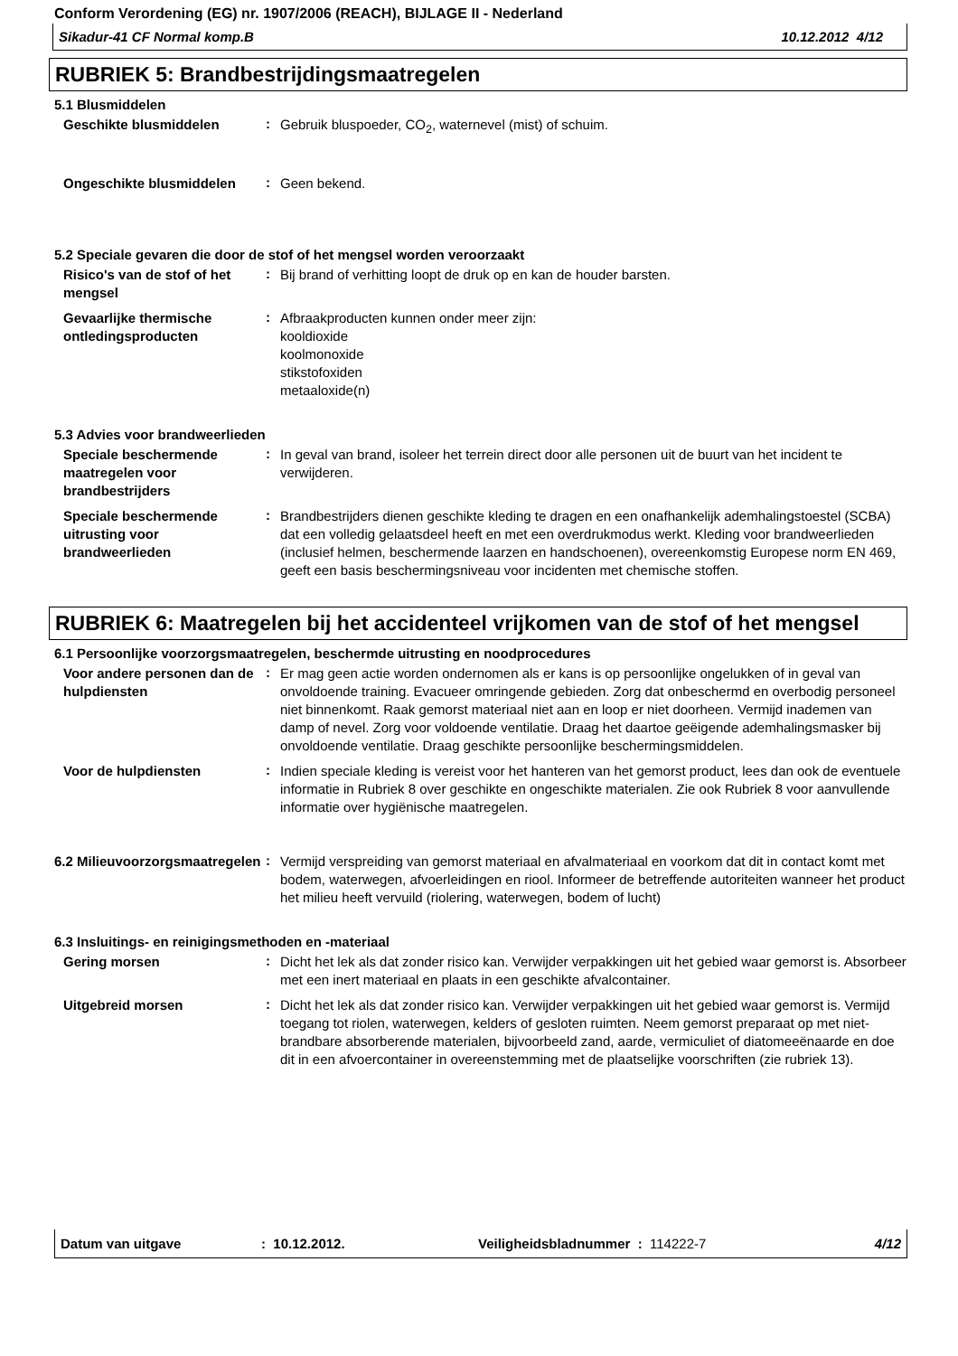Conform Verordening (EG) nr. 1907/2006 (REACH), BIJLAGE II - Nederland
Sikadur-41 CF Normal komp.B 10.12.2012 4/12
RUBRIEK 5: Brandbestrijdingsmaatregelen
5.1 Blusmiddelen
Geschikte blusmiddelen
:
Gebruik bluspoeder, CO<sub>2</sub>, waternevel (mist) of schuim.
Ongeschikte blusmiddelen
:
Geen bekend.
5.2 Speciale gevaren die door de stof of het mengsel worden veroorzaakt
Risico's van de stof of het mengsel
:
Bij brand of verhitting loopt de druk op en kan de houder barsten.
Gevaarlijke thermische ontledingsproducten
:
Afbraakproducten kunnen onder meer zijn:
kooldioxide
koolmonoxide
stikstofoxiden
metaaloxide(n)
5.3 Advies voor brandweerlieden
Speciale beschermende maatregelen voor brandbestrijders
:
In geval van brand, isoleer het terrein direct door alle personen uit de buurt van het incident te verwijderen.
Speciale beschermende uitrusting voor brandweerlieden
:
Brandbestrijders dienen geschikte kleding te dragen en een onafhankelijk ademhalingstoestel (SCBA) dat een volledig gelaatsdeel heeft en met een overdrukmodus werkt. Kleding voor brandweerlieden (inclusief helmen, beschermende laarzen en handschoenen), overeenkomstig Europese norm EN 469, geeft een basis beschermingsniveau voor incidenten met chemische stoffen.
RUBRIEK 6: Maatregelen bij het accidenteel vrijkomen van de stof of het mengsel
6.1 Persoonlijke voorzorgsmaatregelen, beschermde uitrusting en noodprocedures
Voor andere personen dan de hulpdiensten
:
Er mag geen actie worden ondernomen als er kans is op persoonlijke ongelukken of in geval van onvoldoende training. Evacueer omringende gebieden. Zorg dat onbeschermd en overbodig personeel niet binnenkomt. Raak gemorst materiaal niet aan en loop er niet doorheen. Vermijd inademen van damp of nevel. Zorg voor voldoende ventilatie. Draag het daartoe geëigende ademhalingsmasker bij onvoldoende ventilatie. Draag geschikte persoonlijke beschermingsmiddelen.
Voor de hulpdiensten
:
Indien speciale kleding is vereist voor het hanteren van het gemorst product, lees dan ook de eventuele informatie in Rubriek 8 over geschikte en ongeschikte materialen. Zie ook Rubriek 8 voor aanvullende informatie over hygiënische maatregelen.
6.2 Milieuvoorzorgsmaatregelen
:
Vermijd verspreiding van gemorst materiaal en afvalmateriaal en voorkom dat dit in contact komt met bodem, waterwegen, afvoerleidingen en riool. Informeer de betreffende autoriteiten wanneer het product het milieu heeft vervuild (riolering, waterwegen, bodem of lucht)
6.3 Insluitings- en reinigingsmethoden en -materiaal
Gering morsen
:
Dicht het lek als dat zonder risico kan. Verwijder verpakkingen uit het gebied waar gemorst is. Absorbeer met een inert materiaal en plaats in een geschikte afvalcontainer.
Uitgebreid morsen
:
Dicht het lek als dat zonder risico kan. Verwijder verpakkingen uit het gebied waar gemorst is. Vermijd toegang tot riolen, waterwegen, kelders of gesloten ruimten. Neem gemorst preparaat op met niet-brandbare absorberende materialen, bijvoorbeeld zand, aarde, vermiculiet of diatomeeënaarde en doe dit in een afvoercontainer in overeenstemming met de plaatselijke voorschriften (zie rubriek 13).
Datum van uitgave: 10.12.2012. Veiligheidsbladnummer : 114222-7 4/12